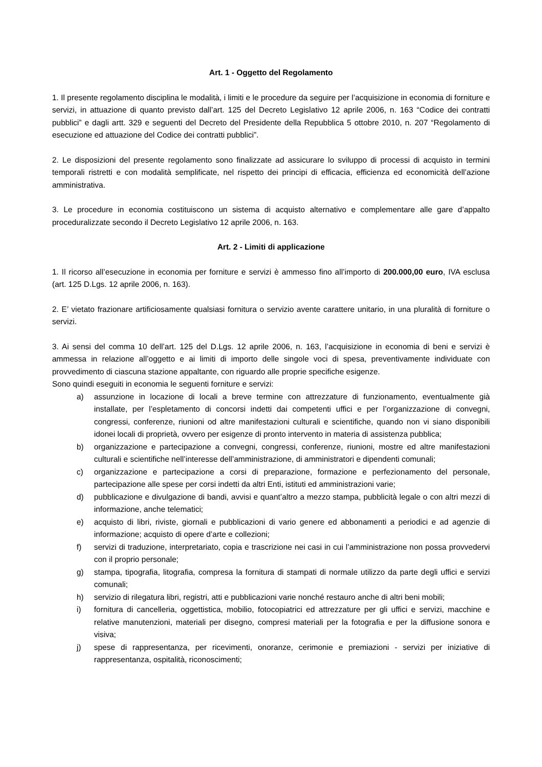Art. 1 - Oggetto del Regolamento
1. Il presente regolamento disciplina le modalità, i limiti e le procedure da seguire per l’acquisizione in economia di forniture e servizi, in attuazione di quanto previsto dall’art. 125 del Decreto Legislativo 12 aprile 2006, n. 163 “Codice dei contratti pubblici” e dagli artt. 329 e seguenti del Decreto del Presidente della Repubblica 5 ottobre 2010, n. 207 “Regolamento di esecuzione ed attuazione del Codice dei contratti pubblici”.
2. Le disposizioni del presente regolamento sono finalizzate ad assicurare lo sviluppo di processi di acquisto in termini temporali ristretti e con modalità semplificate, nel rispetto dei principi di efficacia, efficienza ed economicità dell’azione amministrativa.
3. Le procedure in economia costituiscono un sistema di acquisto alternativo e complementare alle gare d’appalto proceduralizzate secondo il Decreto Legislativo 12 aprile 2006, n. 163.
Art. 2 - Limiti di applicazione
1. Il ricorso all’esecuzione in economia per forniture e servizi è ammesso fino all’importo di 200.000,00 euro, IVA esclusa (art. 125 D.Lgs. 12 aprile 2006, n. 163).
2. E’ vietato frazionare artificiosamente qualsiasi fornitura o servizio avente carattere unitario, in una pluralità di forniture o servizi.
3. Ai sensi del comma 10 dell’art. 125 del D.Lgs. 12 aprile 2006, n. 163, l’acquisizione in economia di beni e servizi è ammessa in relazione all’oggetto e ai limiti di importo delle singole voci di spesa, preventivamente individuate con provvedimento di ciascuna stazione appaltante, con riguardo alle proprie specifiche esigenze.
Sono quindi eseguiti in economia le seguenti forniture e servizi:
a) assunzione in locazione di locali a breve termine con attrezzature di funzionamento, eventualmente già installate, per l’espletamento di concorsi indetti dai competenti uffici e per l’organizzazione di convegni, congressi, conferenze, riunioni od altre manifestazioni culturali e scientifiche, quando non vi siano disponibili idonei locali di proprietà, ovvero per esigenze di pronto intervento in materia di assistenza pubblica;
b) organizzazione e partecipazione a convegni, congressi, conferenze, riunioni, mostre ed altre manifestazioni culturali e scientifiche nell’interesse dell’amministrazione, di amministratori e dipendenti comunali;
c) organizzazione e partecipazione a corsi di preparazione, formazione e perfezionamento del personale, partecipazione alle spese per corsi indetti da altri Enti, istituti ed amministrazioni varie;
d) pubblicazione e divulgazione di bandi, avvisi e quant’altro a mezzo stampa, pubblicità legale o con altri mezzi di informazione, anche telematici;
e) acquisto di libri, riviste, giornali e pubblicazioni di vario genere ed abbonamenti a periodici e ad agenzie di informazione; acquisto di opere d’arte e collezioni;
f) servizi di traduzione, interpretariato, copia e trascrizione nei casi in cui l’amministrazione non possa provvedervi con il proprio personale;
g) stampa, tipografia, litografia, compresa la fornitura di stampati di normale utilizzo da parte degli uffici e servizi comunali;
h) servizio di rilegatura libri, registri, atti e pubblicazioni varie nonché restauro anche di altri beni mobili;
i) fornitura di cancelleria, oggettistica, mobilio, fotocopiatrici ed attrezzature per gli uffici e servizi, macchine e relative manutenzioni, materiali per disegno, compresi materiali per la fotografia e per la diffusione sonora e visiva;
j) spese di rappresentanza, per ricevimenti, onoranze, cerimonie e premiazioni - servizi per iniziative di rappresentanza, ospitalità, riconoscimenti;